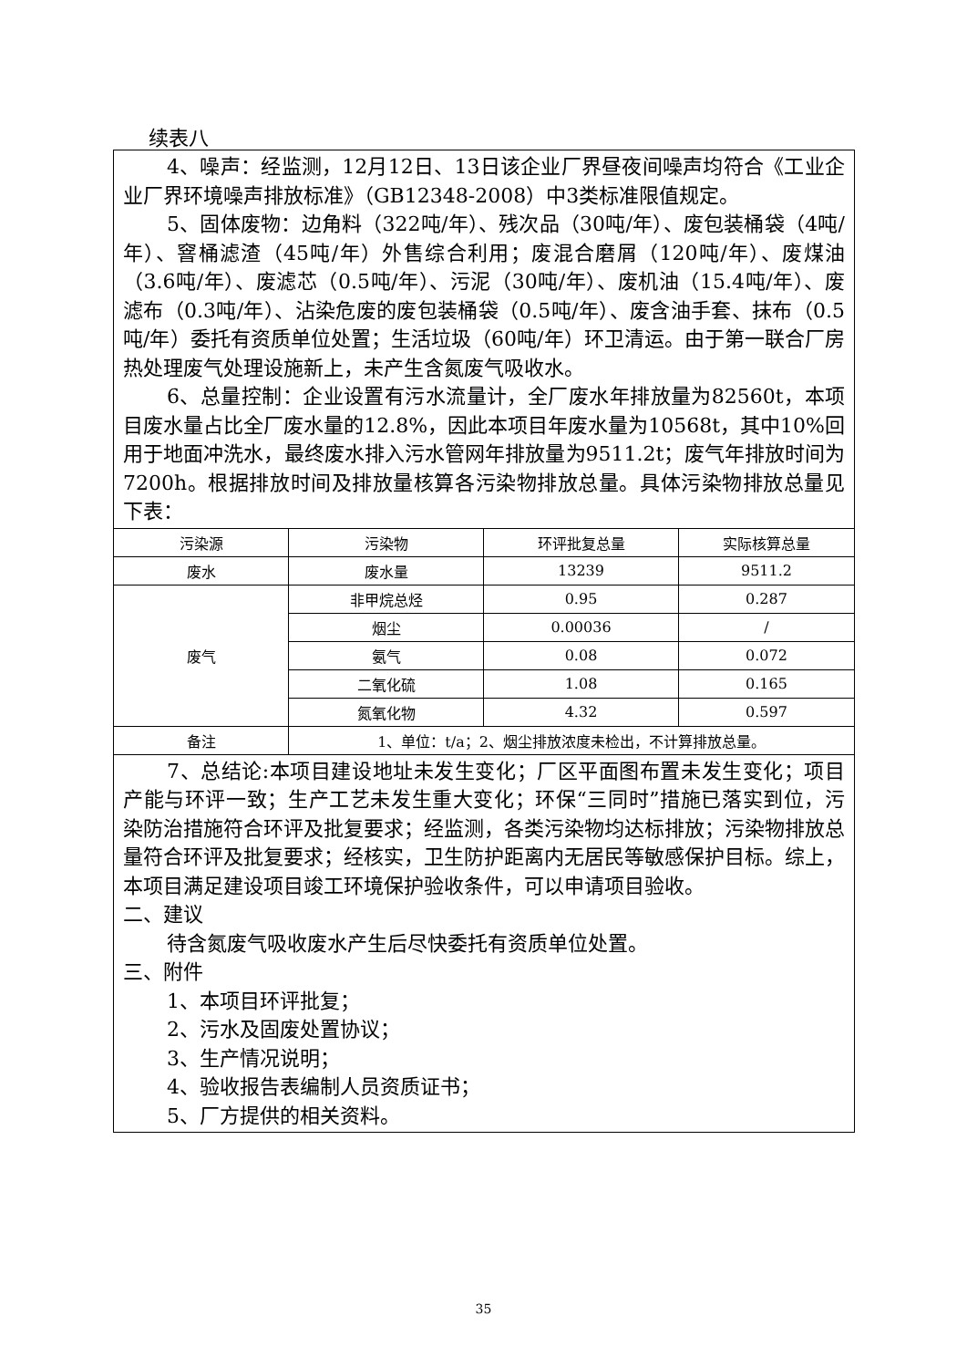续表八
4、噪声：经监测，12月12日、13日该企业厂界昼夜间噪声均符合《工业企业厂界环境噪声排放标准》（GB12348-2008）中3类标准限值规定。
5、固体废物：边角料（322吨/年）、残次品（30吨/年）、废包装桶袋（4吨/年）、窨桶滤渣（45吨/年）外售综合利用；废混合磨屑（120吨/年）、废煤油（3.6吨/年）、废滤芯（0.5吨/年）、污泥（30吨/年）、废机油（15.4吨/年）、废滤布（0.3吨/年）、沾染危废的废包装桶袋（0.5吨/年）、废含油手套、抹布（0.5吨/年）委托有资质单位处置；生活垃圾（60吨/年）环卫清运。由于第一联合厂房热处理废气处理设施新上，未产生含氮废气吸收水。
6、总量控制：企业设置有污水流量计，全厂废水年排放量为82560t，本项目废水量占比全厂废水量的12.8%，因此本项目年废水量为10568t，其中10%回用于地面冲洗水，最终废水排入污水管网年排放量为9511.2t；废气年排放时间为7200h。根据排放时间及排放量核算各污染物排放总量。具体污染物排放总量见下表：
| 污染源 | 污染物 | 环评批复总量 | 实际核算总量 |
| 废水 | 废水量 | 13239 | 9511.2 |
| 废气 | 非甲烷总烃 | 0.95 | 0.287 |
| | 烟尘 | 0.00036 | / |
| | 氨气 | 0.08 | 0.072 |
| | 二氧化硫 | 1.08 | 0.165 |
| | 氮氧化物 | 4.32 | 0.597 |
| 备注 | 1、单位：t/a；2、烟尘排放浓度未检出，不计算排放总量。 | | |
7、总结论:本项目建设地址未发生变化；厂区平面图布置未发生变化；项目产能与环评一致；生产工艺未发生重大变化；环保“三同时”措施已落实到位，污染防治措施符合环评及批复要求；经监测，各类污染物均达标排放；污染物排放总量符合环评及批复要求；经核实，卫生防护距离内无居民等敏感保护目标。综上，本项目满足建设项目竣工环境保护验收条件，可以申请项目验收。
二、建议
待含氮废气吸收废水产生后尽快委托有资质单位处置。
三、附件
1、本项目环评批复；
2、污水及固废处置协议；
3、生产情况说明；
4、验收报告表编制人员资质证书；
5、厂方提供的相关资料。
35